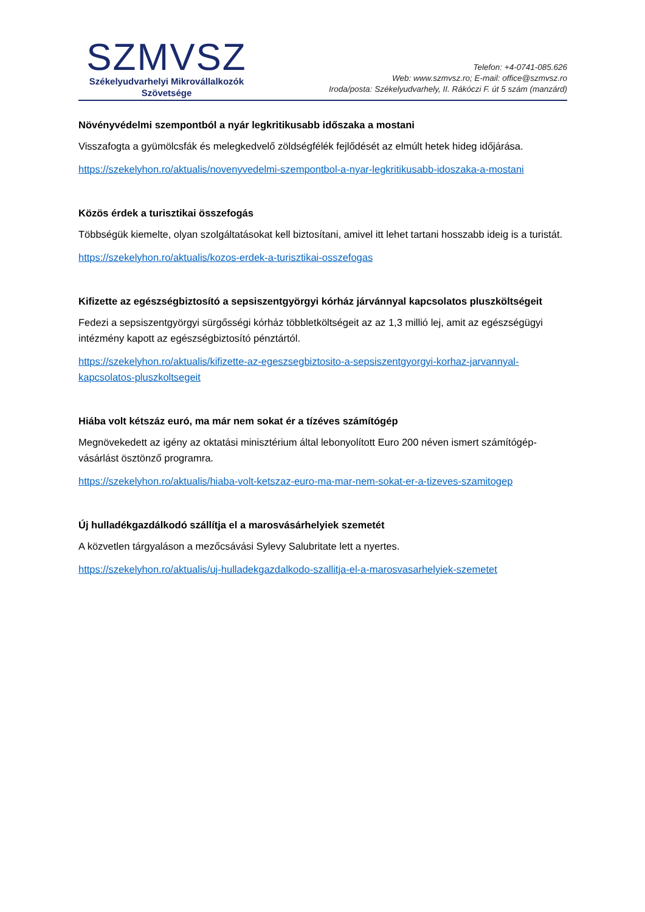SZMVSZ
Székelyudvarhelyi Mikrovállalkozók
Szövetsége
Telefon: +4-0741-085.626
Web: www.szmvsz.ro; E-mail: office@szmvsz.ro
Iroda/posta: Székelyudvarhely, II. Rákóczi F. út 5 szám (manzárd)
Növényvédelmi szempontból a nyár legkritikusabb időszaka a mostani
Visszafogta a gyümölcsfák és melegkedvelő zöldségfélék fejlődését az elmúlt hetek hideg időjárása.
https://szekelyhon.ro/aktualis/novenyvedelmi-szempontbol-a-nyar-legkritikusabb-idoszaka-a-mostani
Közös érdek a turisztikai összefogás
Többségük kiemelte, olyan szolgáltatásokat kell biztosítani, amivel itt lehet tartani hosszabb ideig is a turistát.
https://szekelyhon.ro/aktualis/kozos-erdek-a-turisztikai-osszefogas
Kifizette az egészségbiztosító a sepsiszentgyörgyi kórház járvánnyal kapcsolatos pluszköltségeit
Fedezi a sepsiszentgyörgyi sürgősségi kórház többletköltségeit az az 1,3 millió lej, amit az egészségügyi intézmény kapott az egészségbiztosító pénztártól.
https://szekelyhon.ro/aktualis/kifizette-az-egeszsegbiztosito-a-sepsiszentgyorgyi-korhaz-jarvannyal-kapcsolatos-pluszkoltsegeit
Hiába volt kétszáz euró, ma már nem sokat ér a tízéves számítógép
Megnövekedett az igény az oktatási minisztérium által lebonyolított Euro 200 néven ismert számítógép-vásárlást ösztönző programra.
https://szekelyhon.ro/aktualis/hiaba-volt-ketszaz-euro-ma-mar-nem-sokat-er-a-tizeves-szamitogep
Új hulladékgazdálkodó szállítja el a marosvásárhelyiek szemetét
A közvetlen tárgyaláson a mezőcsávási Sylevy Salubritate lett a nyertes.
https://szekelyhon.ro/aktualis/uj-hulladekgazdalkodo-szallitja-el-a-marosvasarhelyiek-szemetet